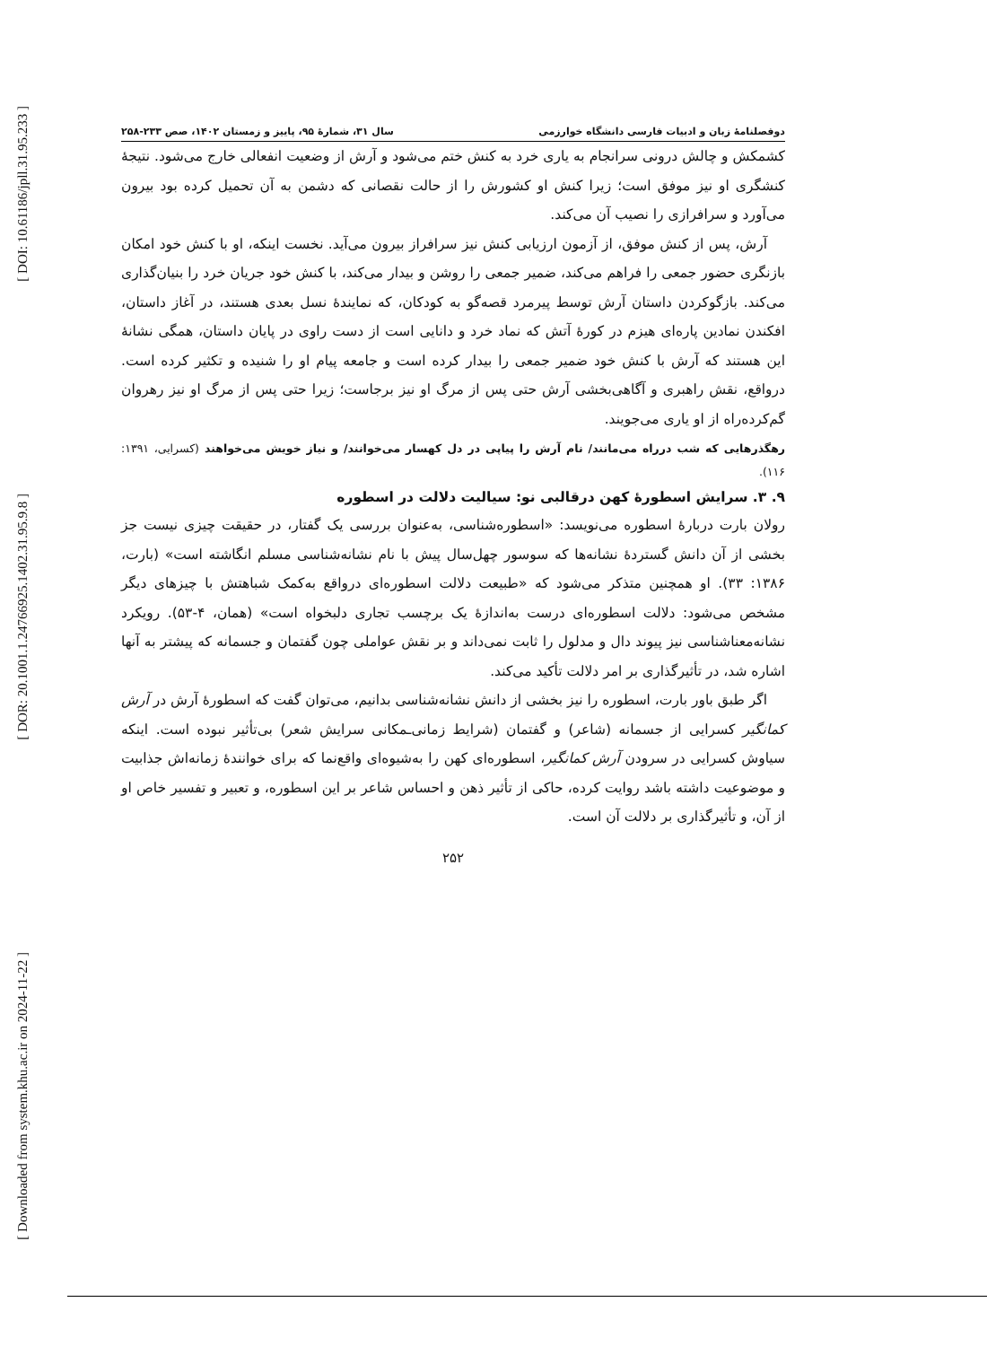[ DOI: 10.61186/jpll.31.95.233 ]
[ DOR: 20.1001.1.24766925.1402.31.95.9.8 ]
[ Downloaded from system.khu.ac.ir on 2024-11-22 ]
دوفصلنامهٔ زبان و ادبیات فارسی دانشگاه خوارزمی سال ۳۱، شمارهٔ ۹۵، پاییز و زمستان ۱۴۰۲، صص ۲۳۳-۲۵۸
کشمکش و چالش درونی سرانجام به یاری خرد به کنش ختم می‌شود و آرش از وضعیت انفعالی خارج می‌شود. نتیجهٔ کنشگری او نیز موفق است؛ زیرا کنش او کشورش را از حالت نقصانی که دشمن به آن تحمیل کرده بود بیرون می‌آورد و سرافرازی را نصیب آن می‌کند.
آرش، پس از کنش موفق، از آزمون ارزیابی کنش نیز سرافراز بیرون می‌آید. نخست اینکه، او با کنش خود امکان بازنگری حضور جمعی را فراهم می‌کند، ضمیر جمعی را روشن و بیدار می‌کند، با کنش خود جریان خرد را بنیان‌گذاری می‌کند. بازگوکردن داستان آرش توسط پیرمرد قصه‌گو به کودکان، که نمایندهٔ نسل بعدی هستند، در آغاز داستان، افکندن نمادین پاره‌ای هیزم در کورهٔ آتش که نماد خرد و دانایی است از دست راوی در پایان داستان، همگی نشانهٔ این هستند که آرش با کنش خود ضمیر جمعی را بیدار کرده است و جامعه پیام او را شنیده و تکثیر کرده است. درواقع، نقش راهبری و آگاهی‌بخشی آرش حتی پس از مرگ او نیز برجاست؛ زیرا حتی پس از مرگ او نیز رهروان گم‌کرده‌راه از او یاری می‌جویند.
رهگذرهایی که شب درراه می‌مانند/ نام آرش را پیاپی در دل کهسار می‌خوانند/ و نیاز خویش می‌خواهند (کسرایی، ۱۳۹۱: ۱۱۶).
۹. ۳. سرایش اسطورهٔ کهن درقالبی نو: سیالیت دلالت در اسطوره
رولان بارت دربارهٔ اسطوره می‌نویسد: «اسطوره‌شناسی، به‌عنوان بررسی یک گفتار، در حقیقت چیزی نیست جز بخشی از آن دانش گستردهٔ نشانه‌ها که سوسور چهل‌سال پیش با نام نشانه‌شناسی مسلم انگاشته است» (بارت، ۱۳۸۶: ۳۳). او همچنین متذکر می‌شود که «طبیعت دلالت اسطوره‌ای درواقع به‌کمک شباهتش با چیزهای دیگر مشخص می‌شود: دلالت اسطوره‌ای درست به‌اندازهٔ یک برچسب تجاری دلبخواه است» (همان، ۴-۵۳). رویکرد نشانه‌معناشناسی نیز پیوند دال و مدلول را ثابت نمی‌داند و بر نقش عواملی چون گفتمان و جسمانه که پیشتر به آنها اشاره شد، در تأثیرگذاری بر امر دلالت تأکید می‌کند.
اگر طبق باور بارت، اسطوره را نیز بخشی از دانش نشانه‌شناسی بدانیم، می‌توان گفت که اسطورهٔ آرش در آرش کمانگیر کسرایی از جسمانه (شاعر) و گفتمان (شرایط زمانی‌ـمکانی سرایش شعر) بی‌تأثیر نبوده است. اینکه سیاوش کسرایی در سرودن آرش کمانگیر، اسطوره‌ای کهن را به‌شیوه‌ای واقع‌نما که برای خوانندهٔ زمانه‌اش جذابیت و موضوعیت داشته باشد روایت کرده، حاکی از تأثیر ذهن و احساس شاعر بر این اسطوره، و تعبیر و تفسیر خاص او از آن، و تأثیرگذاری بر دلالت آن است.
۲۵۲